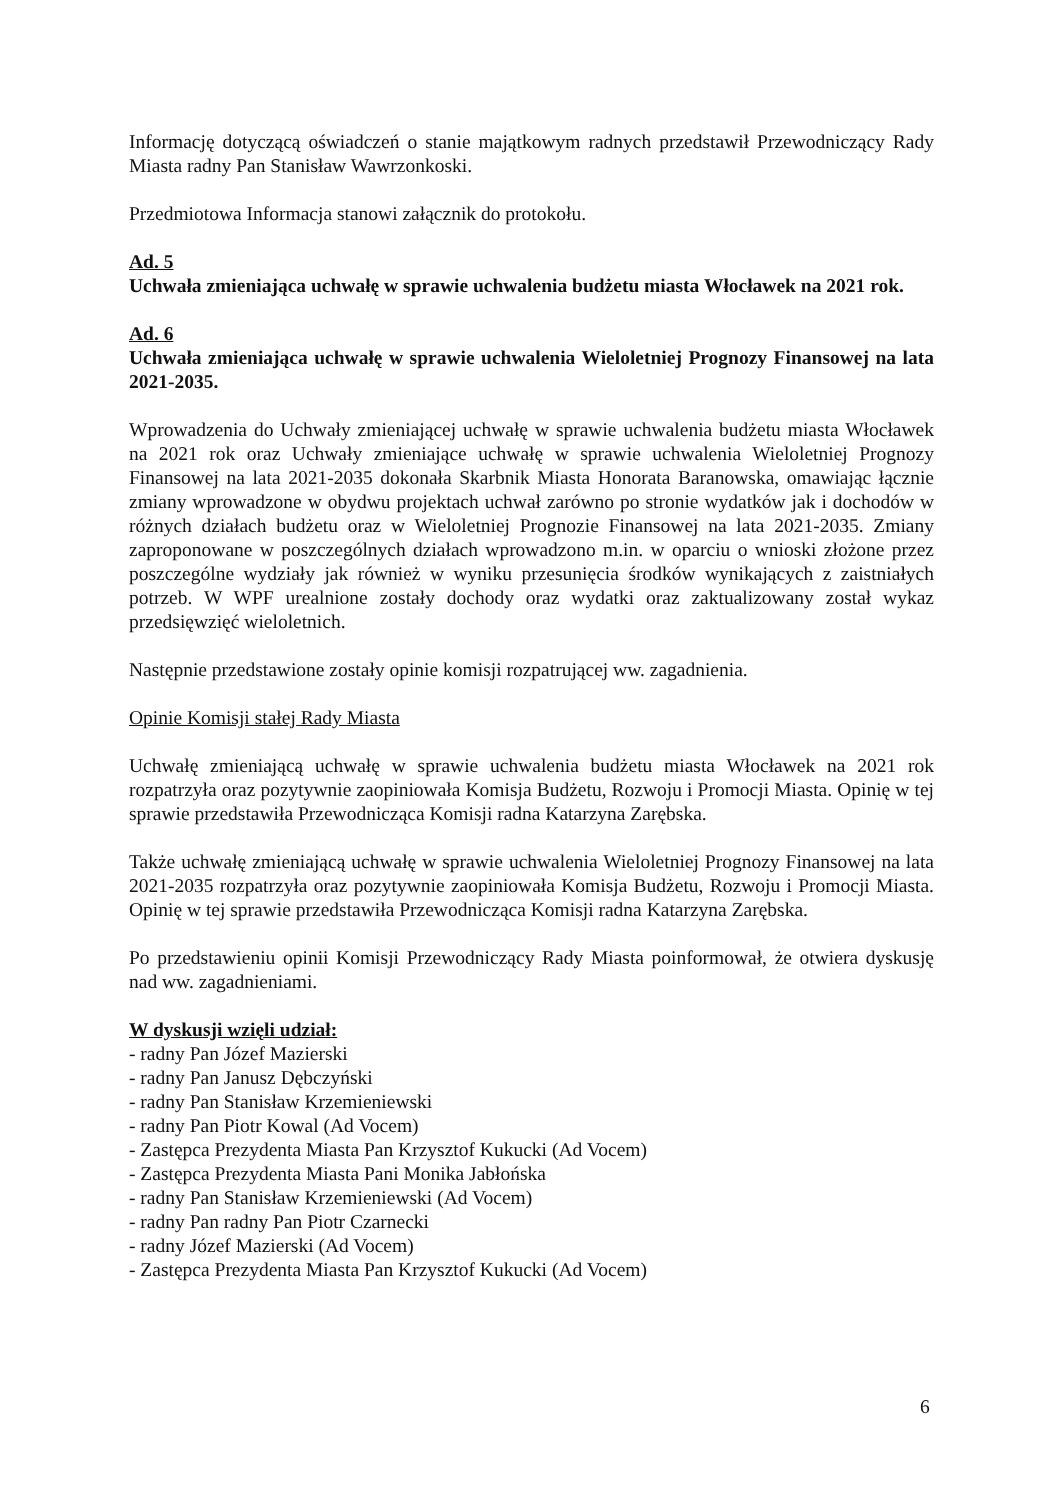Informację dotyczącą oświadczeń o stanie majątkowym radnych przedstawił Przewodniczący Rady Miasta radny Pan Stanisław Wawrzonkoski.
Przedmiotowa Informacja stanowi załącznik do protokołu.
Ad. 5
Uchwała zmieniająca uchwałę w sprawie uchwalenia budżetu miasta Włocławek na 2021 rok.
Ad. 6
Uchwała zmieniająca uchwałę w sprawie uchwalenia Wieloletniej Prognozy Finansowej na lata 2021-2035.
Wprowadzenia do Uchwały zmieniającej uchwałę w sprawie uchwalenia budżetu miasta Włocławek na 2021 rok oraz Uchwały zmieniające uchwałę w sprawie uchwalenia Wieloletniej Prognozy Finansowej na lata 2021-2035 dokonała Skarbnik Miasta Honorata Baranowska, omawiając łącznie zmiany wprowadzone w obydwu projektach uchwał zarówno po stronie wydatków jak i dochodów w różnych działach budżetu oraz w Wieloletniej Prognozie Finansowej na lata 2021-2035. Zmiany zaproponowane w poszczególnych działach wprowadzono m.in. w oparciu o wnioski złożone przez poszczególne wydziały jak również w wyniku przesunięcia środków wynikających z zaistniałych potrzeb. W WPF urealnione zostały dochody oraz wydatki oraz zaktualizowany został wykaz przedsięwzięć wieloletnich.
Następnie przedstawione zostały opinie komisji rozpatrującej ww. zagadnienia.
Opinie Komisji stałej Rady Miasta
Uchwałę zmieniającą uchwałę w sprawie uchwalenia budżetu miasta Włocławek na 2021 rok rozpatrzyła oraz pozytywnie zaopiniowała Komisja Budżetu, Rozwoju i Promocji Miasta. Opinię w tej sprawie przedstawiła Przewodnicząca Komisji radna Katarzyna Zarębska.
Także uchwałę zmieniającą uchwałę w sprawie uchwalenia Wieloletniej Prognozy Finansowej na lata 2021-2035 rozpatrzyła oraz pozytywnie zaopiniowała Komisja Budżetu, Rozwoju i Promocji Miasta. Opinię w tej sprawie przedstawiła Przewodnicząca Komisji radna Katarzyna Zarębska.
Po przedstawieniu opinii Komisji Przewodniczący Rady Miasta poinformował, że otwiera dyskusję nad ww. zagadnieniami.
W dyskusji wzięli udział:
- radny Pan Józef Mazierski
- radny Pan Janusz Dębczyński
- radny Pan Stanisław Krzemieniewski
- radny Pan Piotr Kowal (Ad Vocem)
- Zastępca Prezydenta Miasta Pan Krzysztof Kukucki (Ad Vocem)
- Zastępca Prezydenta Miasta Pani Monika Jabłońska
- radny Pan Stanisław Krzemieniewski (Ad Vocem)
- radny Pan radny Pan Piotr Czarnecki
- radny Józef Mazierski (Ad Vocem)
- Zastępca Prezydenta Miasta Pan Krzysztof Kukucki (Ad Vocem)
6